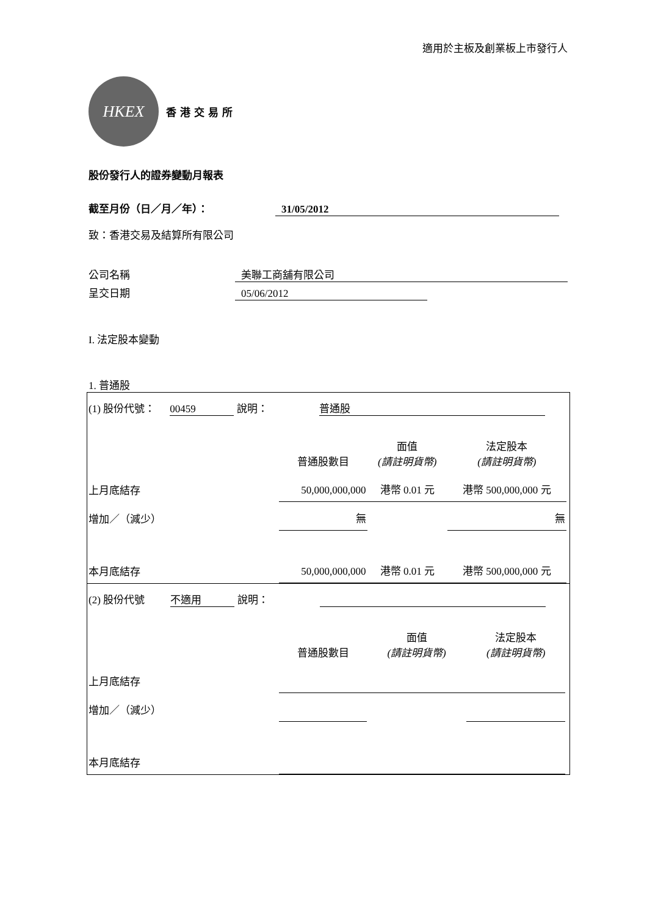適用於主板及創業板上市發行人
HKEX
香港交易所
股份發行人的證券變動月報表
截至月份（日／月／年）： 31/05/2012
致：香港交易及結算所有限公司
公司名稱 美聯工商舖有限公司
呈交日期 05/06/2012
I. 法定股本變動
1. 普通股
| (1) 股份代號： 00459 說明： 普通股 | | | | |
| | 普通股數目 | 面值 (請註明貨幣) | 法定股本 (請註明貨幣) | |
| 上月底結存 | 50,000,000,000 | 港幣 0.01 元 | 港幣 500,000,000 元 | |
| 增加／（減少） | 無 | | 無 | |
| 本月底結存 | 50,000,000,000 | 港幣 0.01 元 | 港幣 500,000,000 元 | |
| (2) 股份代號 不適用 說明： | | | | |
| | 普通股數目 | 面值 (請註明貨幣) | 法定股本 (請註明貨幣) | |
| 上月底結存 | | | | |
| 增加／（減少） | | | | |
| 本月底結存 | | | | |